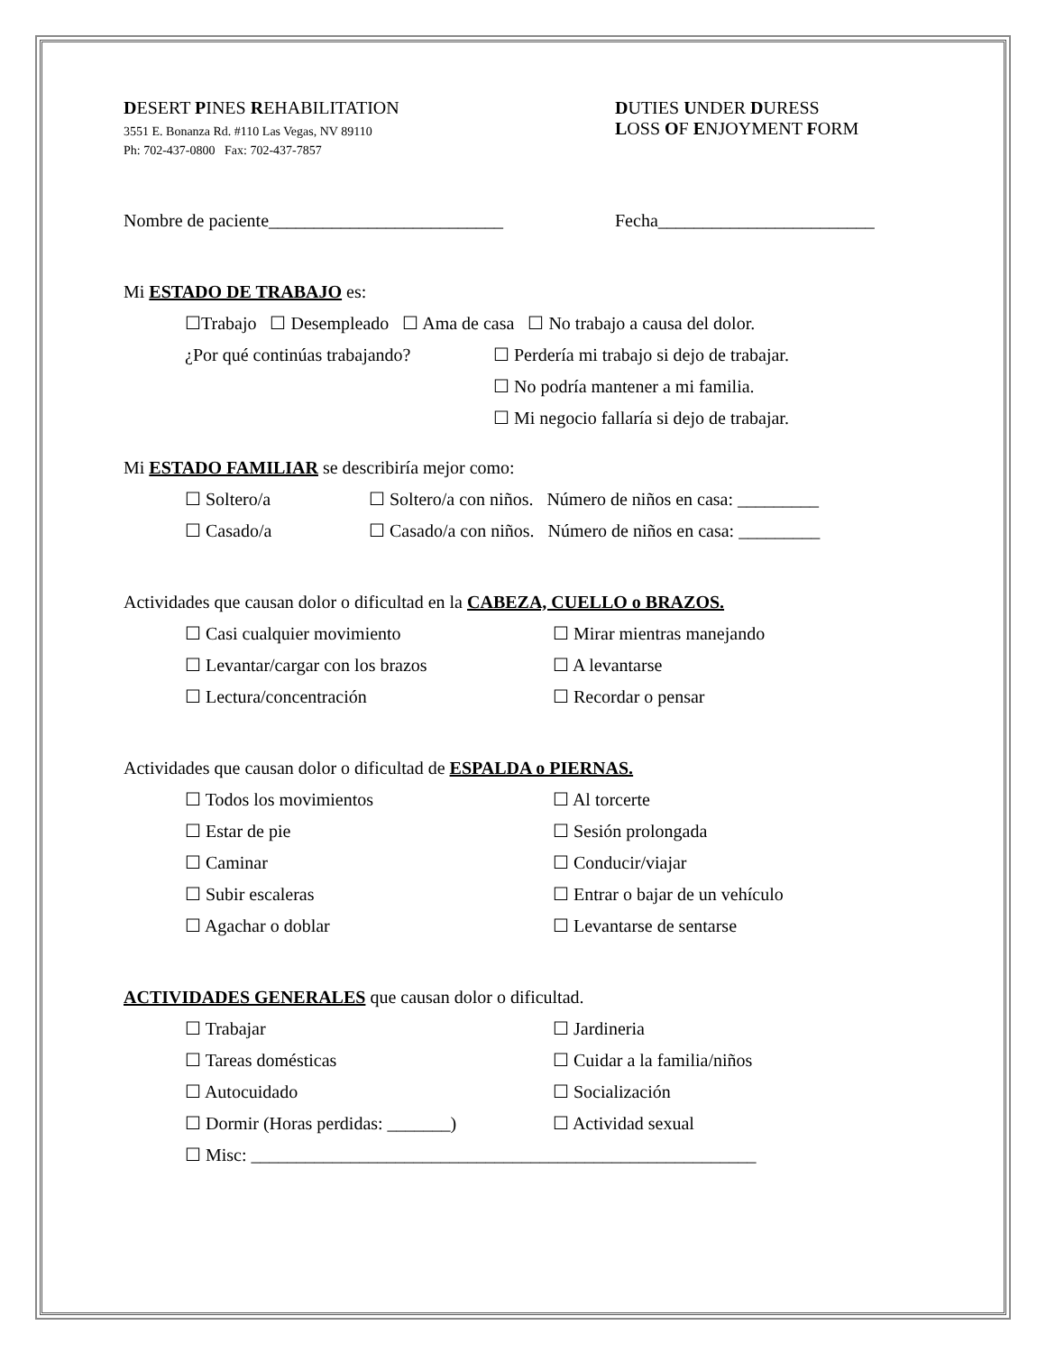DESERT PINES REHABILITATION
3551 E. Bonanza Rd. #110 Las Vegas, NV 89110
Ph: 702-437-0800 Fax: 702-437-7857
DUTIES UNDER DURESS
LOSS OF ENJOYMENT FORM
Nombre de paciente__________________________ Fecha________________________
Mi ESTADO DE TRABAJO es:
☐Trabajo ☐ Desempleado ☐ Ama de casa ☐ No trabajo a causa del dolor.
¿Por qué continúas trabajando? ☐ Perdería mi trabajo si dejo de trabajar.
☐ No podría mantener a mi familia.
☐ Mi negocio fallaría si dejo de trabajar.
Mi ESTADO FAMILIAR se describiría mejor como:
☐ Soltero/a ☐ Soltero/a con niños. Número de niños en casa: _________
☐ Casado/a ☐ Casado/a con niños. Número de niños en casa: _________
Actividades que causan dolor o dificultad en la CABEZA, CUELLO o BRAZOS.
☐ Casi cualquier movimiento ☐ Mirar mientras manejando
☐ Levantar/cargar con los brazos ☐ A levantarse
☐ Lectura/concentración ☐ Recordar o pensar
Actividades que causan dolor o dificultad de ESPALDA o PIERNAS.
☐ Todos los movimientos ☐ Al torcerte
☐ Estar de pie ☐ Sesión prolongada
☐ Caminar ☐ Conducir/viajar
☐ Subir escaleras ☐ Entrar o bajar de un vehículo
☐ Agachar o doblar ☐ Levantarse de sentarse
ACTIVIDADES GENERALES que causan dolor o dificultad.
☐ Trabajar ☐ Jardineria
☐ Tareas domésticas ☐ Cuidar a la familia/niños
☐ Autocuidado ☐ Socialización
☐ Dormir (Horas perdidas: _______) ☐ Actividad sexual
☐ Misc: ________________________________________________________